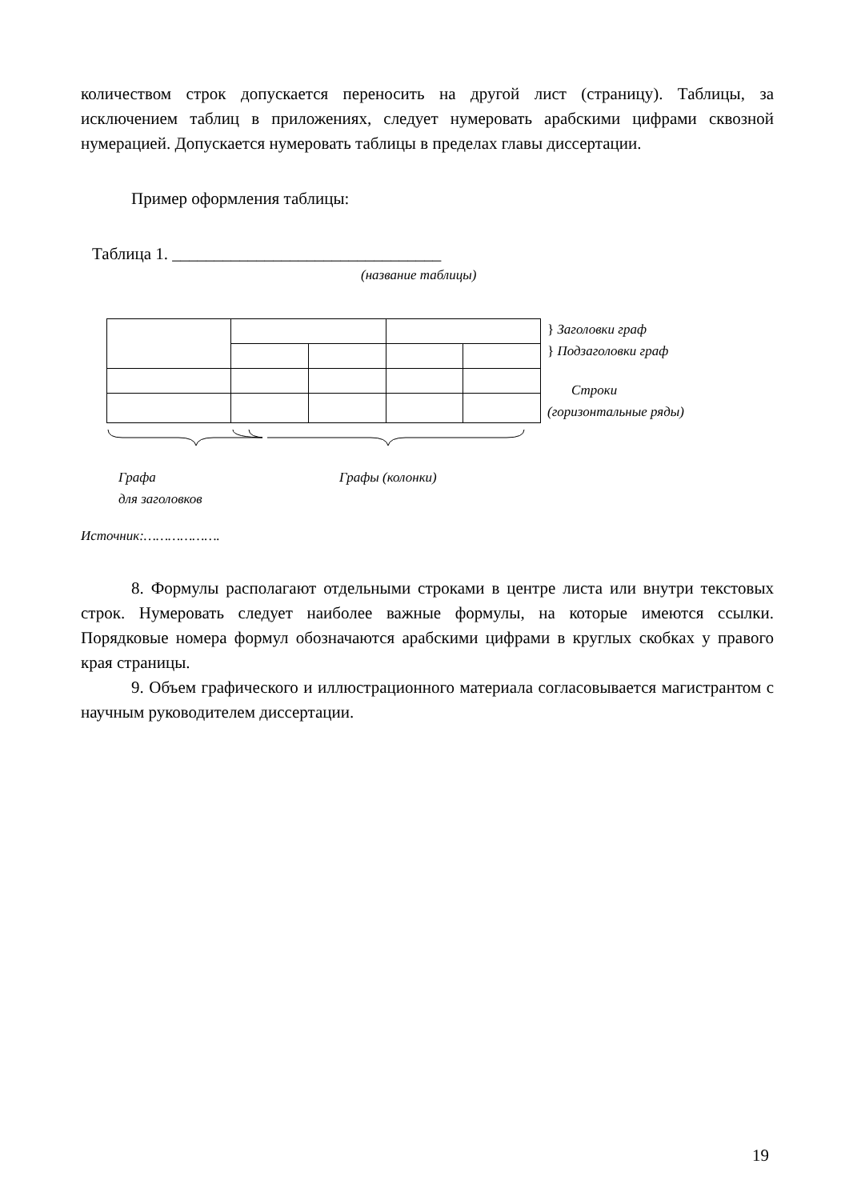количеством строк допускается переносить на другой лист (страницу). Таблицы, за исключением таблиц в приложениях, следует нумеровать арабскими цифрами сквозной нумерацией. Допускается нумеровать таблицы в пределах главы диссертации.
Пример оформления таблицы:
Таблица 1. ________________________________
(название таблицы)
} Заголовки граф
} Подзаголовки граф
Строки
(горизонтальные ряды)
Графа
для заголовков
Графы (колонки)
Источник:……………….
8. Формулы располагают отдельными строками в центре листа или внутри текстовых строк. Нумеровать следует наиболее важные формулы, на которые имеются ссылки. Порядковые номера формул обозначаются арабскими цифрами в круглых скобках у правого края страницы.
9. Объем графического и иллюстрационного материала согласовывается магистрантом с научным руководителем диссертации.
19